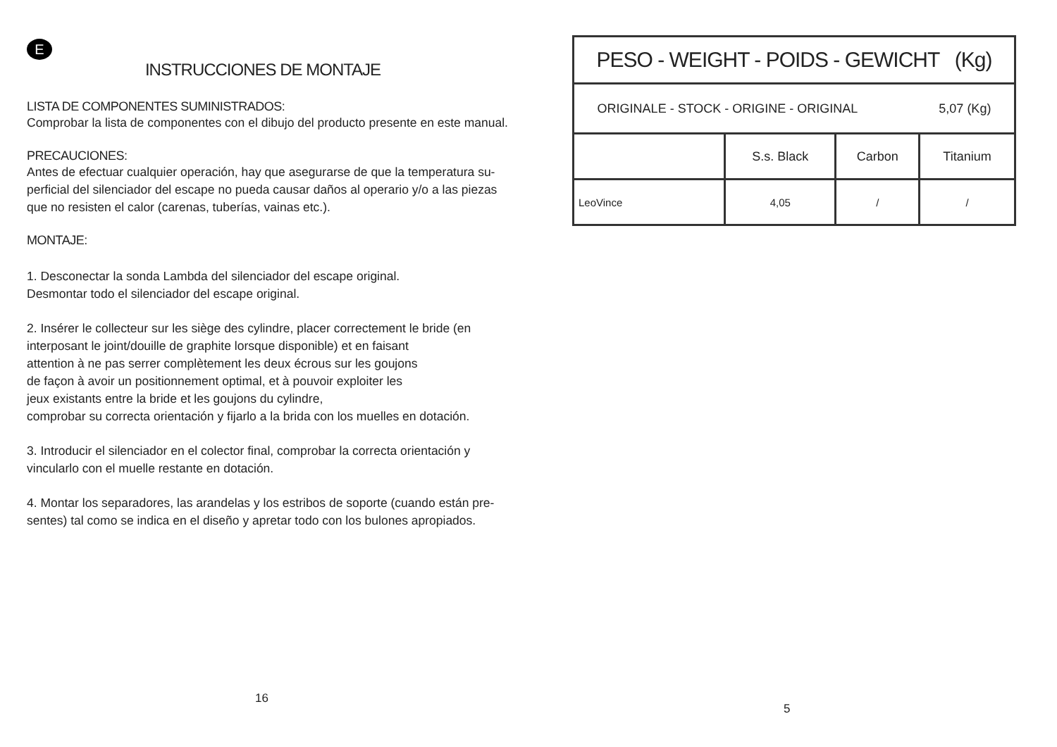E
INSTRUCCIONES DE MONTAJE
LISTA DE COMPONENTES SUMINISTRADOS:
Comprobar la lista de componentes con el dibujo del producto presente en este manual.
PRECAUCIONES:
Antes de efectuar cualquier operación, hay que asegurarse de que la temperatura su-
perficial del silenciador del escape no pueda causar daños al operario y/o a las piezas
que no resisten el calor (carenas, tuberías, vainas etc.).
MONTAJE:
1. Desconectar la sonda Lambda del silenciador del escape original.
Desmontar todo el silenciador del escape original.
2. Insérer le collecteur sur les siège des cylindre, placer correctement le bride (en
interposant le joint/douille de graphite lorsque disponible) et en faisant
attention à ne pas serrer complètement les deux écrous sur les goujons
de façon à avoir un positionnement optimal, et à pouvoir exploiter les
jeux existants entre la bride et les goujons du cylindre,
comprobar su correcta orientación y fijarlo a la brida con los muelles en dotación.
3. Introducir el silenciador en el colector final, comprobar la correcta orientación y
vincularlo con el muelle restante en dotación.
4. Montar los separadores, las arandelas y los estribos de soporte (cuando están pre-
sentes) tal como se indica en el diseño y apretar todo con los bulones apropiados.
16
| PESO - WEIGHT - POIDS - GEWICHT (Kg) | | | |
| ORIGINALE - STOCK - ORIGINE - ORIGINAL 5,07 (Kg) | | | |
| | S.s. Black | Carbon | Titanium |
| LeoVince | 4,05 | / | / |
5